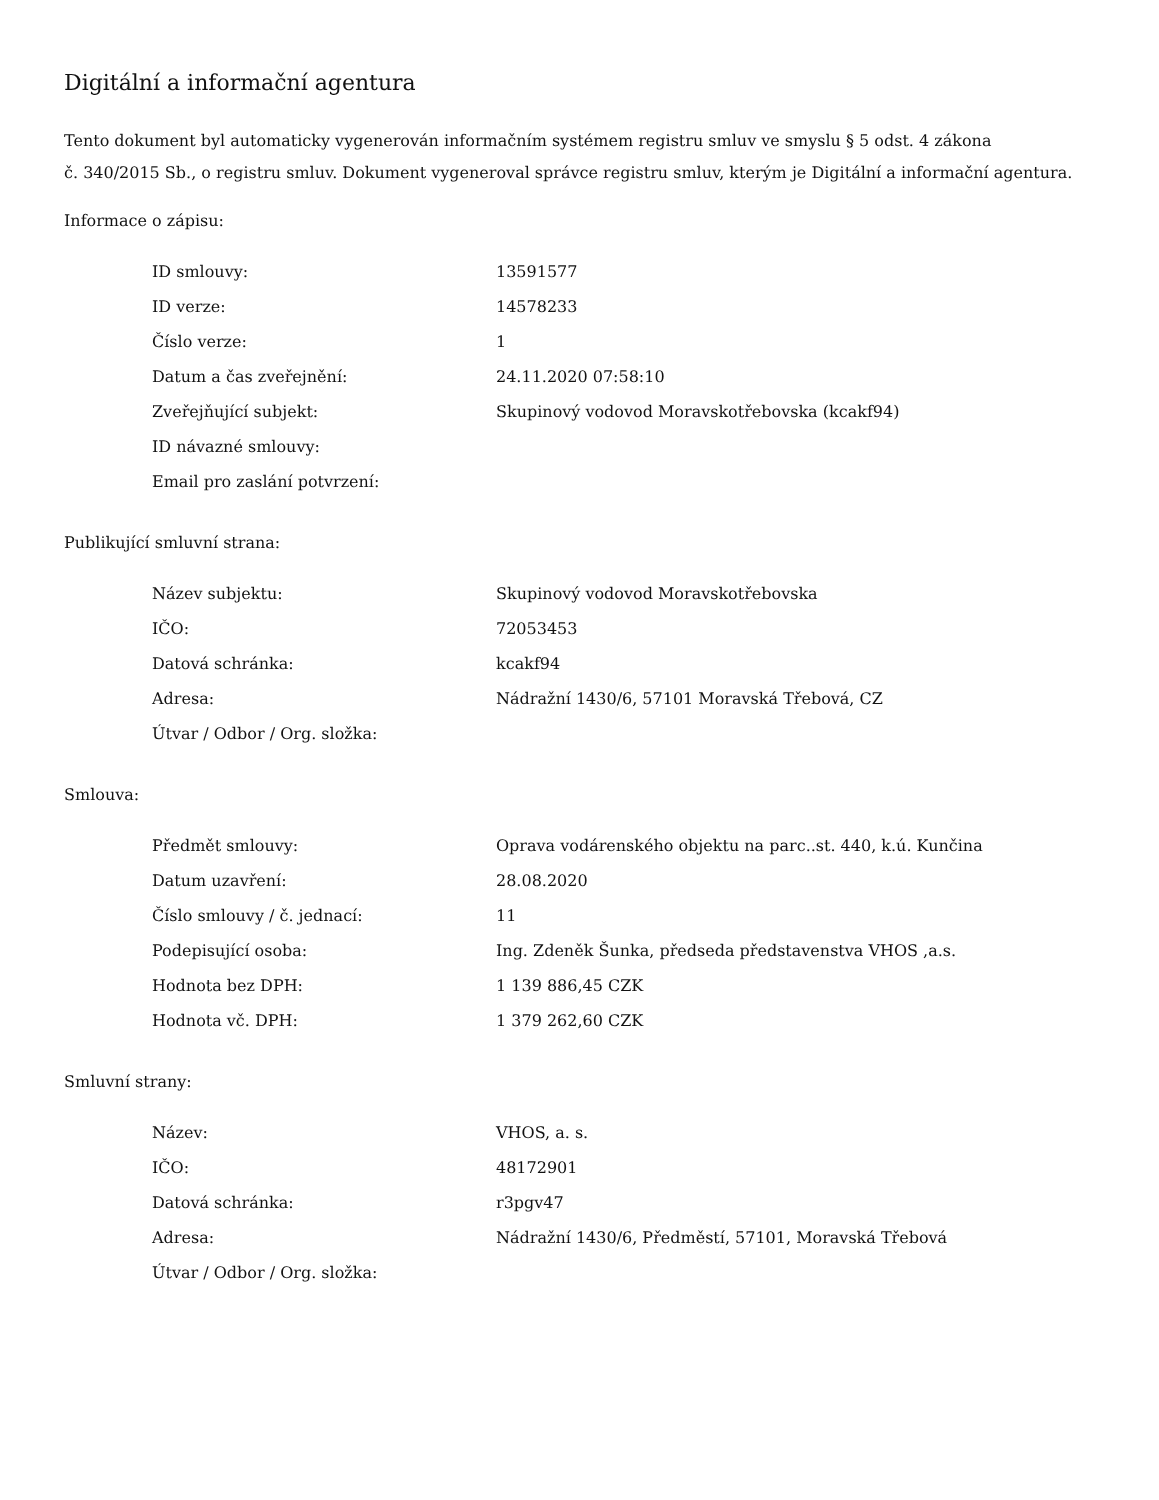Digitální a informační agentura
Tento dokument byl automaticky vygenerován informačním systémem registru smluv ve smyslu § 5 odst. 4 zákona
č. 340/2015 Sb., o registru smluv. Dokument vygeneroval správce registru smluv, kterým je Digitální a informační agentura.
Informace o zápisu:
| ID smlouvy: | 13591577 |
| ID verze: | 14578233 |
| Číslo verze: | 1 |
| Datum a čas zveřejnění: | 24.11.2020 07:58:10 |
| Zveřejňující subjekt: | Skupinový vodovod Moravskotřebovska (kcakf94) |
| ID návazné smlouvy: | |
| Email pro zaslání potvrzení: | |
Publikující smluvní strana:
| Název subjektu: | Skupinový vodovod Moravskotřebovska |
| IČO: | 72053453 |
| Datová schránka: | kcakf94 |
| Adresa: | Nádražní 1430/6, 57101 Moravská Třebová, CZ |
| Útvar / Odbor / Org. složka: | |
Smlouva:
| Předmět smlouvy: | Oprava vodárenského objektu na parc..st. 440, k.ú. Kunčina |
| Datum uzavření: | 28.08.2020 |
| Číslo smlouvy / č. jednací: | 11 |
| Podepisující osoba: | Ing. Zdeněk Šunka, předseda představenstva VHOS ,a.s. |
| Hodnota bez DPH: | 1 139 886,45 CZK |
| Hodnota vč. DPH: | 1 379 262,60 CZK |
Smluvní strany:
| Název: | VHOS, a. s. |
| IČO: | 48172901 |
| Datová schránka: | r3pgv47 |
| Adresa: | Nádražní 1430/6, Předměstí, 57101, Moravská Třebová |
| Útvar / Odbor / Org. složka: | |